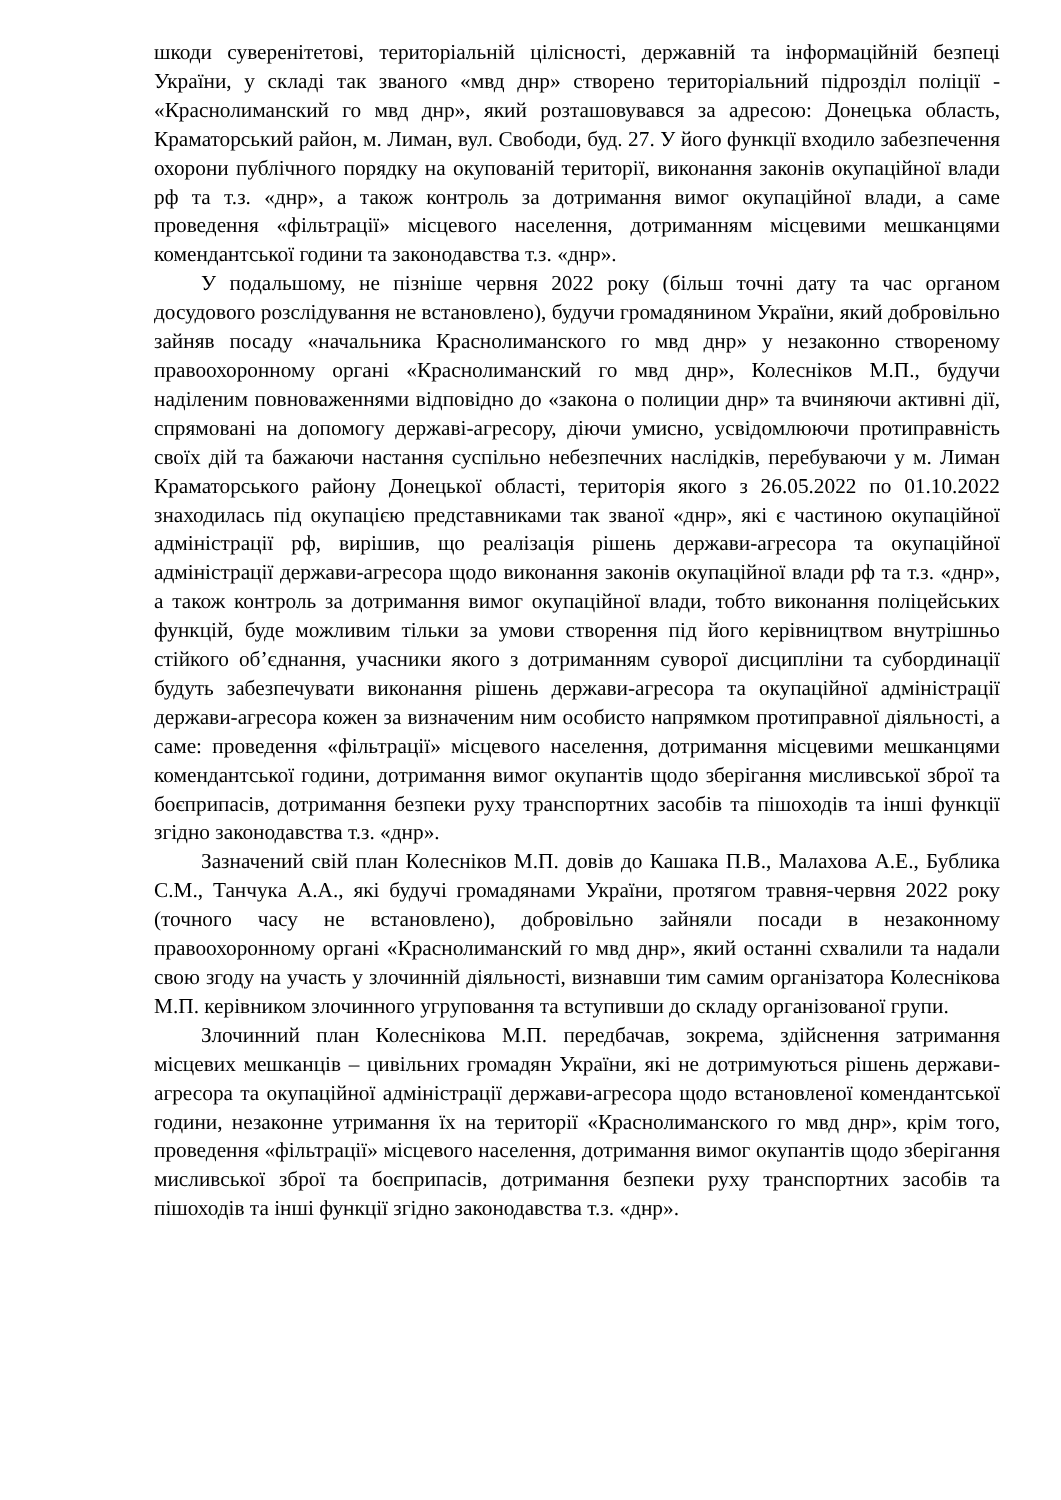шкоди суверенітетові, територіальній цілісності, державній та інформаційній безпеці України, у складі так званого «мвд днр» створено територіальний підрозділ поліції - «Краснолиманский го мвд днр», який розташовувався за адресою: Донецька область, Краматорський район, м. Лиман, вул. Свободи, буд. 27. У його функції входило забезпечення охорони публічного порядку на окупованій території, виконання законів окупаційної влади рф та т.з. «днр», а також контроль за дотримання вимог окупаційної влади, а саме проведення «фільтрації» місцевого населення, дотриманням місцевими мешканцями комендантської години та законодавства т.з. «днр».
У подальшому, не пізніше червня 2022 року (більш точні дату та час органом досудового розслідування не встановлено), будучи громадянином України, який добровільно зайняв посаду «начальника Краснолиманского го мвд днр» у незаконно створеному правоохоронному органі «Краснолиманский го мвд днр», Колесніков М.П., будучи наділеним повноваженнями відповідно до «закона о полиции днр» та вчиняючи активні дії, спрямовані на допомогу державі-агресору, діючи умисно, усвідомлюючи протиправність своїх дій та бажаючи настання суспільно небезпечних наслідків, перебуваючи у м. Лиман Краматорського району Донецької області, територія якого з 26.05.2022 по 01.10.2022 знаходилась під окупацією представниками так званої «днр», які є частиною окупаційної адміністрації рф, вирішив, що реалізація рішень держави-агресора та окупаційної адміністрації держави-агресора щодо виконання законів окупаційної влади рф та т.з. «днр», а також контроль за дотримання вимог окупаційної влади, тобто виконання поліцейських функцій, буде можливим тільки за умови створення під його керівництвом внутрішньо стійкого об’єднання, учасники якого з дотриманням суворої дисципліни та субординації будуть забезпечувати виконання рішень держави-агресора та окупаційної адміністрації держави-агресора кожен за визначеним ним особисто напрямком протиправної діяльності, а саме: проведення «фільтрації» місцевого населення, дотримання місцевими мешканцями комендантської години, дотримання вимог окупантів щодо зберігання мисливської зброї та боєприпасів, дотримання безпеки руху транспортних засобів та пішоходів та інші функції згідно законодавства т.з. «днр».
Зазначений свій план Колесніков М.П. довів до Кашака П.В., Малахова А.Е., Бублика С.М., Танчука А.А., які будучі громадянами України, протягом травня-червня 2022 року (точного часу не встановлено), добровільно зайняли посади в незаконному правоохоронному органі «Краснолиманский го мвд днр», який останні схвалили та надали свою згоду на участь у злочинній діяльності, визнавши тим самим організатора Колеснікова М.П. керівником злочинного угруповання та вступивши до складу організованої групи.
Злочинний план Колеснікова М.П. передбачав, зокрема, здійснення затримання місцевих мешканців – цивільних громадян України, які не дотримуються рішень держави-агресора та окупаційної адміністрації держави-агресора щодо встановленої комендантської години, незаконне утримання їх на території «Краснолиманского го мвд днр», крім того, проведення «фільтрації» місцевого населення, дотримання вимог окупантів щодо зберігання мисливської зброї та боєприпасів, дотримання безпеки руху транспортних засобів та пішоходів та інші функції згідно законодавства т.з. «днр».